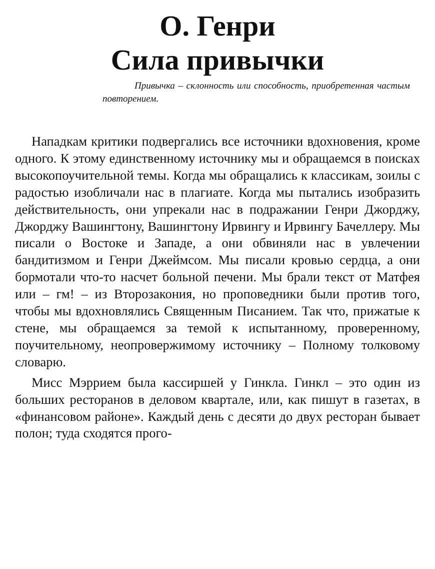О. Генри
Сила привычки
Привычка – склонность или способность, приобретенная частым повторением.
Нападкам критики подвергались все источники вдохновения, кроме одного. К этому единственному источнику мы и обращаемся в поисках высокопоучительной темы. Когда мы обращались к классикам, зоилы с радостью изобличали нас в плагиате. Когда мы пытались изобразить действительность, они упрекали нас в подражании Генри Джорджу, Джорджу Вашингтону, Вашингтону Ирвингу и Ирвингу Бачеллеру. Мы писали о Востоке и Западе, а они обвиняли нас в увлечении бандитизмом и Генри Джеймсом. Мы писали кровью сердца, а они бормотали что-то насчет больной печени. Мы брали текст от Матфея или – гм! – из Второзакония, но проповедники были против того, чтобы мы вдохновлялись Священным Писанием. Так что, прижатые к стене, мы обращаемся за темой к испытанному, проверенному, поучительному, неопровержимому источнику – Полному толковому словарю.
Мисс Мэррием была кассиршей у Гинкла. Гинкл – это один из больших ресторанов в деловом квартале, или, как пишут в газетах, в «финансовом районе». Каждый день с десяти до двух ресторан бывает полон; туда сходятся прого-